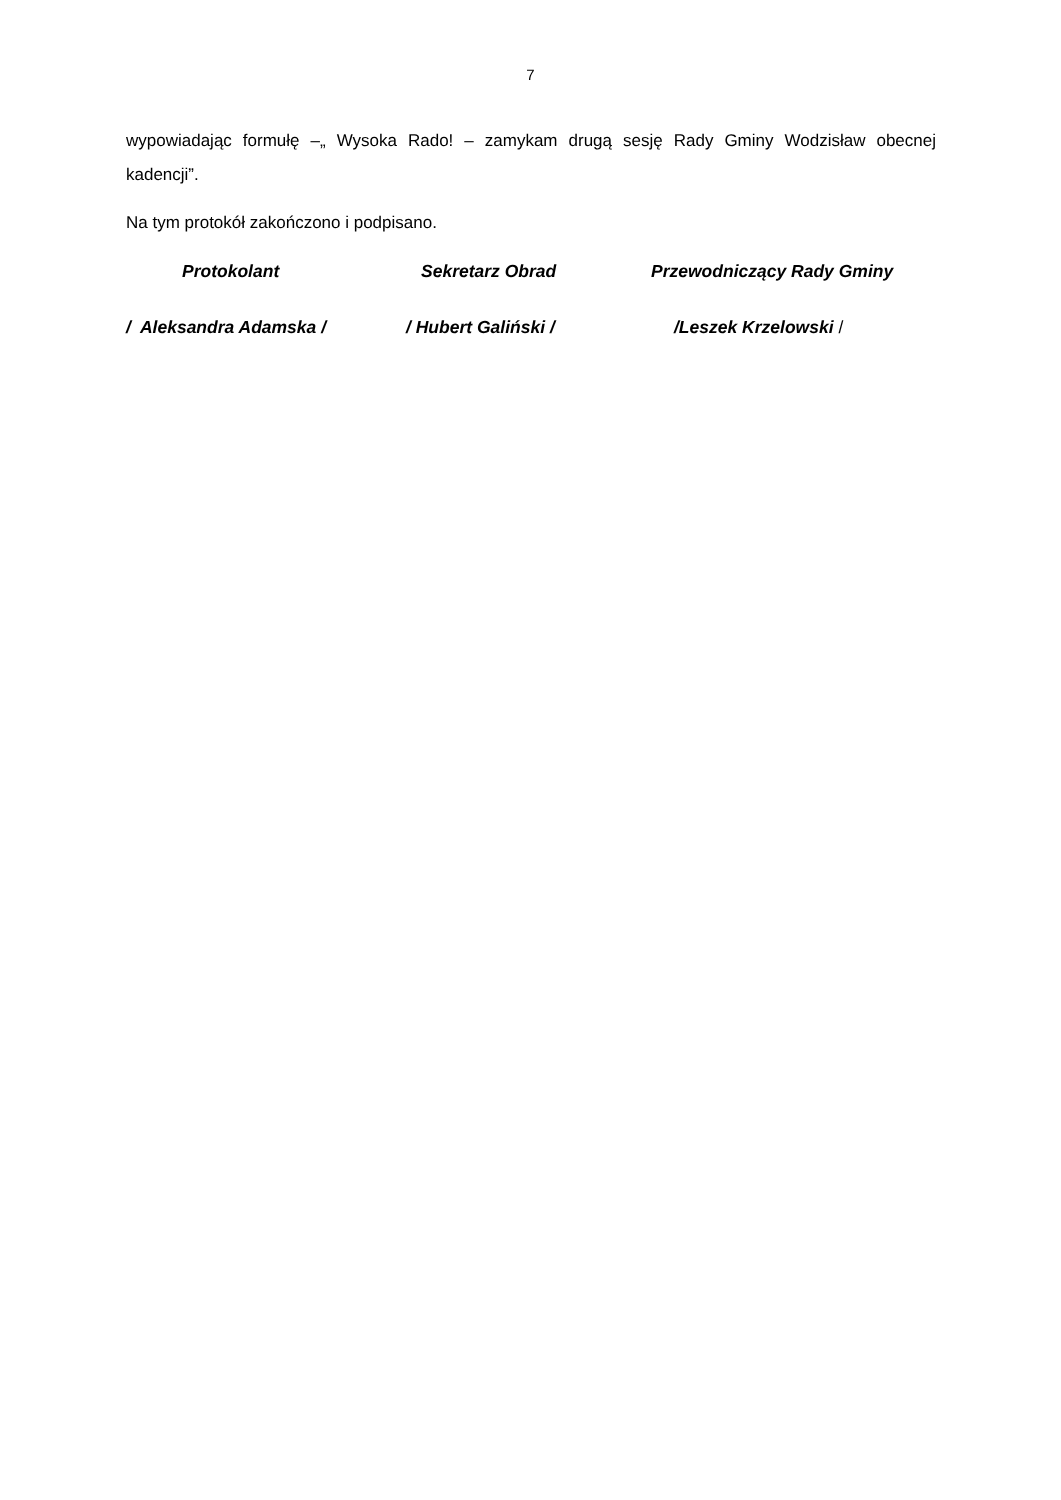7
wypowiadając formułę –„ Wysoka Rado! – zamykam drugą sesję Rady Gminy Wodzisław obecnej kadencji”.
Na tym protokół zakończono i podpisano.
Protokolant
Sekretarz Obrad
Przewodniczący Rady Gminy
/ Aleksandra Adamska /
/ Hubert Galiński /
/Leszek Krzelowski /